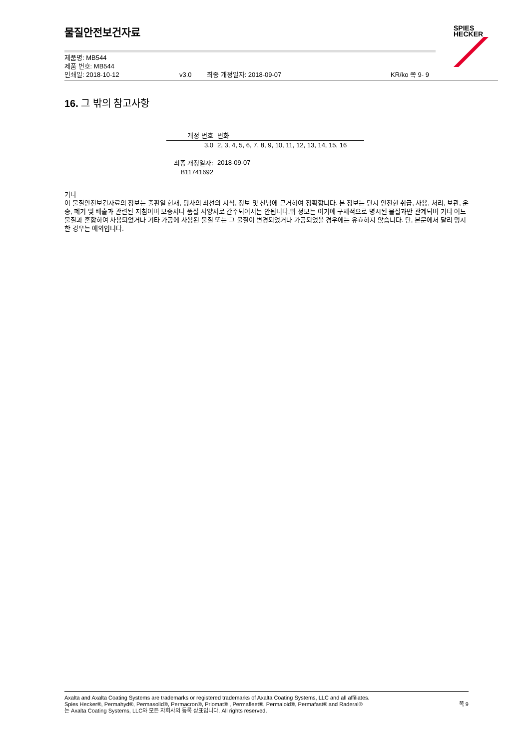SPIES
HECKER
물질안전보건자료
제품명: MB544
제품 번호: MB544
인쇄일: 2018-10-12 v3.0 최종 개정일자: 2018-09-07 KR/ko 쪽 9- 9
16. 그 밖의 참고사항
| 개정 번호 | 변화 |
| --- | --- |
| 3.0 | 2, 3, 4, 5, 6, 7, 8, 9, 10, 11, 12, 13, 14, 15, 16 |
| 최종 개정일자: | 2018-09-07 |
| B11741692 | |
기타
이 물질안전보건자료의 정보는 출판일 현재, 당사의 최선의 지식, 정보 및 신념에 근거하여 정확합니다. 본 정보는 단지 안전한 취급, 사용, 처리, 보관, 운송, 폐기 및 배출과 관련된 지침이며 보증서나 품질 사양서로 간주되어서는 안됩니다.위 정보는 여기에 구체적으로 명시된 물질과만 관계되며 기타 여느 물질과 혼합하여 사용되었거나 기타 가공에 사용된 물질 또는 그 물질이 변경되었거나 가공되었을 경우에는 유효하지 않습니다. 단, 본문에서 달리 명시한 경우는 예외입니다.
Axalta and Axalta Coating Systems are trademarks or registered trademarks of Axalta Coating Systems, LLC and all affiliates. Spies Hecker®, Permahyd®, Permasolid®, Permacron®, Priomat® , Permafleet®, Permaloid®, Permafast® and Raderal®
는 Axalta Coating Systems, LLC와 모든 자회사의 등록 상표입니다. All rights reserved.
쪽 9